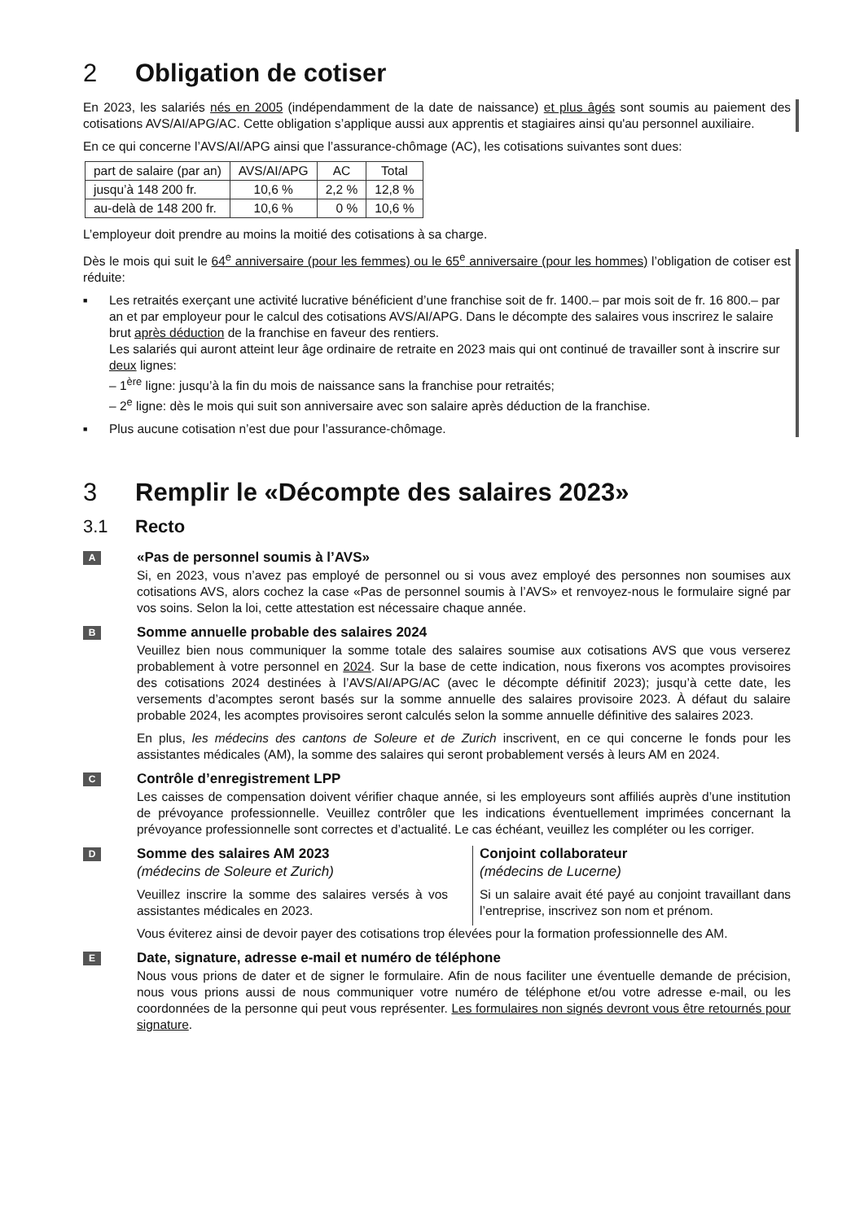2 Obligation de cotiser
En 2023, les salariés nés en 2005 (indépendamment de la date de naissance) et plus âgés sont soumis au paiement des cotisations AVS/AI/APG/AC. Cette obligation s’applique aussi aux apprentis et stagiaires ainsi qu'au personnel auxiliaire.
En ce qui concerne l’AVS/AI/APG ainsi que l’assurance-chômage (AC), les cotisations suivantes sont dues:
| part de salaire (par an) | AVS/AI/APG | AC | Total |
| --- | --- | --- | --- |
| jusqu’à 148 200 fr. | 10,6 % | 2,2 % | 12,8 % |
| au-delà de 148 200 fr. | 10,6 % | 0 % | 10,6 % |
L’employeur doit prendre au moins la moitié des cotisations à sa charge.
Dès le mois qui suit le 64<sup>e</sup> anniversaire (pour les femmes) ou le 65<sup>e</sup> anniversaire (pour les hommes) l’obligation de cotiser est réduite:
■ Les retraités exerçant une activité lucrative bénéficient d’une franchise soit de fr. 1400.– par mois soit de fr. 16 800.– par an et par employeur pour le calcul des cotisations AVS/AI/APG. Dans le décompte des salaires vous inscrirez le salaire brut après déduction de la franchise en faveur des rentiers.
Les salariés qui auront atteint leur âge ordinaire de retraite en 2023 mais qui ont continué de travailler sont à inscrire sur deux lignes:
– 1<sup>ère</sup> ligne: jusqu’à la fin du mois de naissance sans la franchise pour retraités;
– 2<sup>e</sup> ligne: dès le mois qui suit son anniversaire avec son salaire après déduction de la franchise.
■ Plus aucune cotisation n’est due pour l’assurance-chômage.
3 Remplir le «Décompte des salaires 2023»
3.1 Recto
A
«Pas de personnel soumis à l’AVS»
Si, en 2023, vous n’avez pas employé de personnel ou si vous avez employé des personnes non soumises aux cotisations AVS, alors cochez la case «Pas de personnel soumis à l’AVS» et renvoyez-nous le formulaire signé par vos soins. Selon la loi, cette attestation est nécessaire chaque année.
B
Somme annuelle probable des salaires 2024
Veuillez bien nous communiquer la somme totale des salaires soumise aux cotisations AVS que vous verserez probablement à votre personnel en 2024. Sur la base de cette indication, nous fixerons vos acomptes provisoires des cotisations 2024 destinées à l’AVS/AI/APG/AC (avec le décompte définitif 2023); jusqu’à cette date, les versements d’acomptes seront basés sur la somme annuelle des salaires provisoire 2023. À défaut du salaire probable 2024, les acomptes provisoires seront calculés selon la somme annuelle définitive des salaires 2023.
En plus, les médecins des cantons de Soleure et de Zurich inscrivent, en ce qui concerne le fonds pour les assistantes médicales (AM), la somme des salaires qui seront probablement versés à leurs AM en 2024.
C
Contrôle d’enregistrement LPP
Les caisses de compensation doivent vérifier chaque année, si les employeurs sont affiliés auprès d’une institution de prévoyance professionnelle. Veuillez contrôler que les indications éventuellement imprimées concernant la prévoyance professionnelle sont correctes et d’actualité. Le cas échéant, veuillez les compléter ou les corriger.
D
Somme des salaires AM 2023
(médecins de Soleure et Zurich)
Veuillez inscrire la somme des salaires versés à vos assistantes médicales en 2023.
Conjoint collaborateur
(médecins de Lucerne)
Si un salaire avait été payé au conjoint travaillant dans l’entreprise, inscrivez son nom et prénom.
Vous éviterez ainsi de devoir payer des cotisations trop élevées pour la formation professionnelle des AM.
E
Date, signature, adresse e-mail et numéro de téléphone
Nous vous prions de dater et de signer le formulaire. Afin de nous faciliter une éventuelle demande de précision, nous vous prions aussi de nous communiquer votre numéro de téléphone et/ou votre adresse e-mail, ou les coordonnées de la personne qui peut vous représenter. Les formulaires non signés devront vous être retournés pour signature.